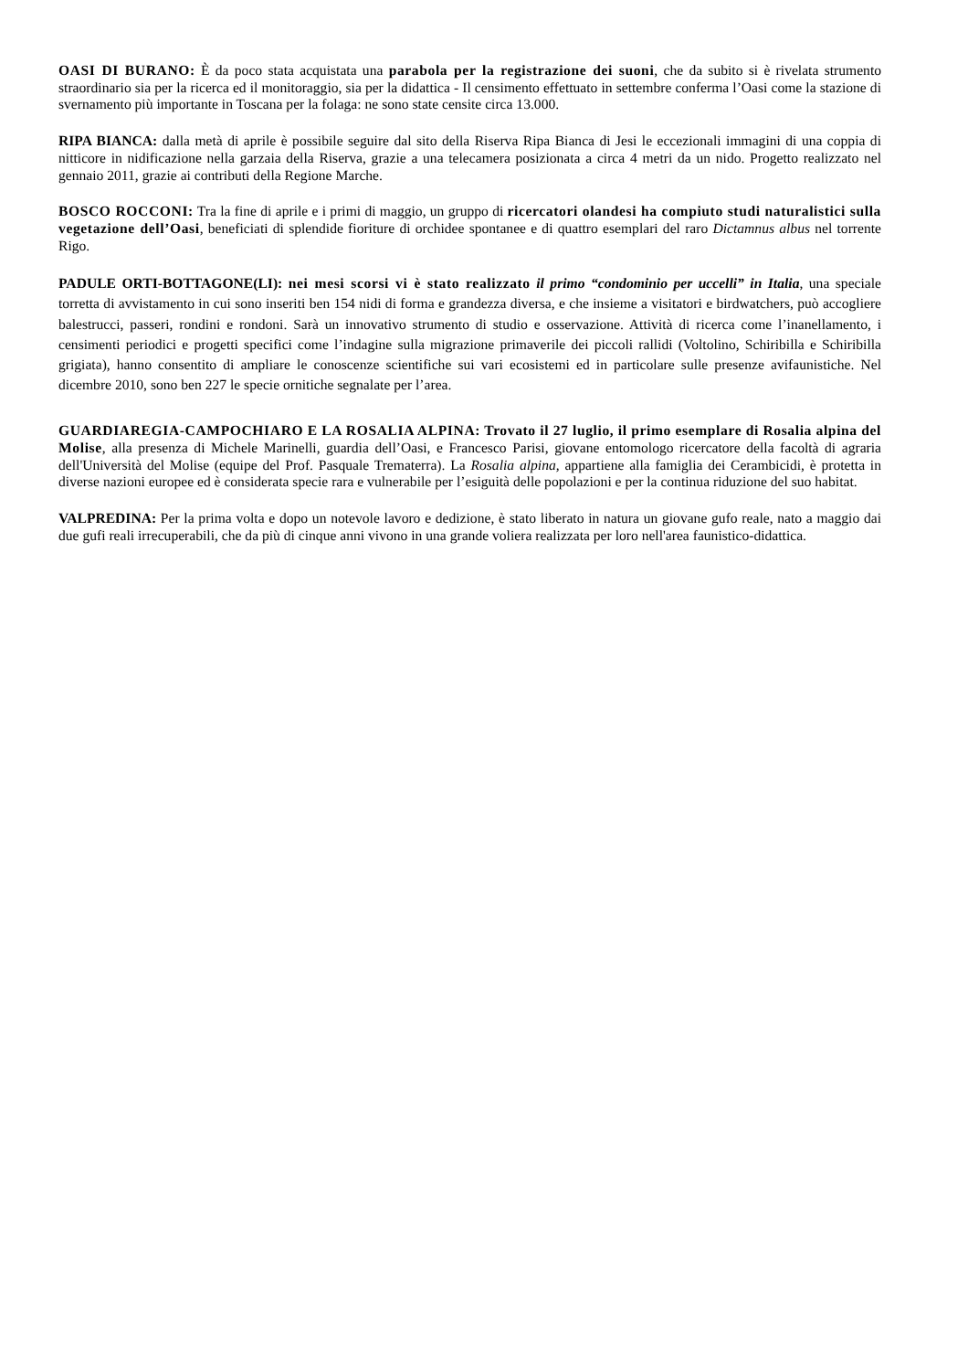OASI DI BURANO: È da poco stata acquistata una parabola per la registrazione dei suoni, che da subito si è rivelata strumento straordinario sia per la ricerca ed il monitoraggio, sia per la didattica - Il censimento effettuato in settembre conferma l’Oasi come la stazione di svernamento più importante in Toscana per la folaga: ne sono state censite circa 13.000.
RIPA BIANCA: dalla metà di aprile è possibile seguire dal sito della Riserva Ripa Bianca di Jesi le eccezionali immagini di una coppia di nitticore in nidificazione nella garzaia della Riserva, grazie a una telecamera posizionata a circa 4 metri da un nido. Progetto realizzato nel gennaio 2011, grazie ai contributi della Regione Marche.
BOSCO ROCCONI: Tra la fine di aprile e i primi di maggio, un gruppo di ricercatori olandesi ha compiuto studi naturalistici sulla vegetazione dell’Oasi, beneficiati di splendide fioriture di orchidee spontanee e di quattro esemplari del raro Dictamnus albus nel torrente Rigo.
PADULE ORTI-BOTTAGONE(LI): nei mesi scorsi vi è stato realizzato il primo “condominio per uccelli” in Italia, una speciale torretta di avvistamento in cui sono inseriti ben 154 nidi di forma e grandezza diversa, e che insieme a visitatori e birdwatchers, può accogliere balestrucci, passeri, rondini e rondoni. Sarà un innovativo strumento di studio e osservazione. Attività di ricerca come l’inanellamento, i censimenti periodici e progetti specifici come l’indagine sulla migrazione primaverile dei piccoli rallidi (Voltolino, Schiribilla e Schiribilla grigiata), hanno consentito di ampliare le conoscenze scientifiche sui vari ecosistemi ed in particolare sulle presenze avifaunistiche. Nel dicembre 2010, sono ben 227 le specie ornitiche segnalate per l’area.
GUARDIAREGIA-CAMPOCHIARO E LA ROSALIA ALPINA: Trovato il 27 luglio, il primo esemplare di Rosalia alpina del Molise, alla presenza di Michele Marinelli, guardia dell’Oasi, e Francesco Parisi, giovane entomologo ricercatore della facoltà di agraria dell'Università del Molise (equipe del Prof. Pasquale Trematerra). La Rosalia alpina, appartiene alla famiglia dei Cerambicidi, è protetta in diverse nazioni europee ed è considerata specie rara e vulnerabile per l’esiguità delle popolazioni e per la continua riduzione del suo habitat.
VALPREDINA: Per la prima volta e dopo un notevole lavoro e dedizione, è stato liberato in natura un giovane gufo reale, nato a maggio dai due gufi reali irrecuperabili, che da più di cinque anni vivono in una grande voliera realizzata per loro nell'area faunistico-didattica.